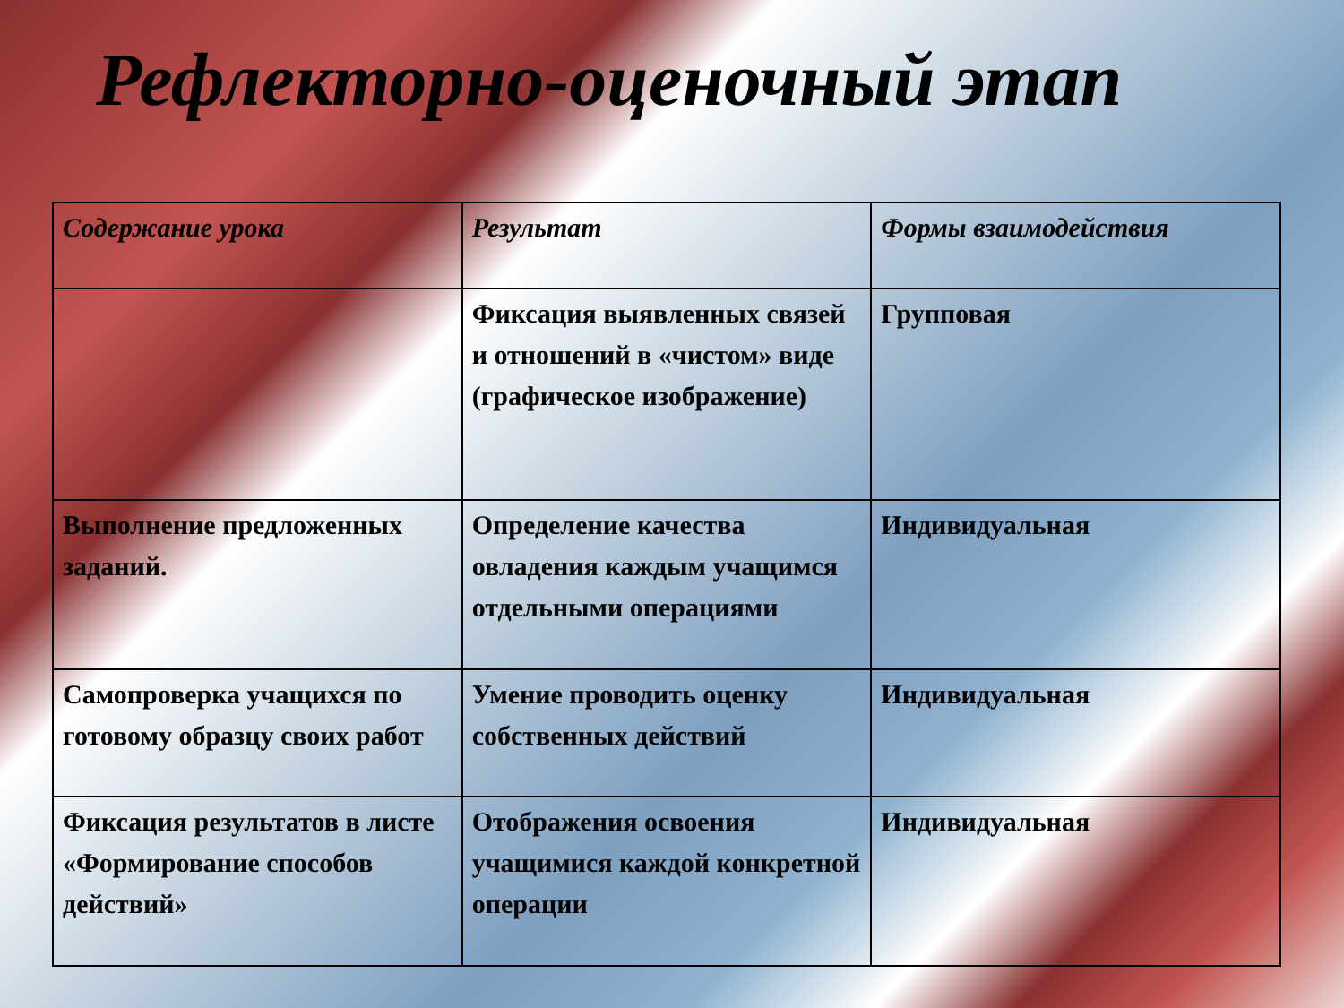Рефлекторно-оценочный этап
| Содержание урока | Результат | Формы взаимодействия |
| --- | --- | --- |
| | Фиксация выявленных связей и отношений в «чистом» виде (графическое изображение) | Групповая |
| Выполнение предложенных заданий. | Определение качества овладения каждым учащимся отдельными операциями | Индивидуальная |
| Самопроверка учащихся по готовому образцу своих работ | Умение проводить оценку собственных действий | Индивидуальная |
| Фиксация результатов в листе «Формирование способов действий» | Отображения освоения учащимися каждой конкретной операции | Индивидуальная |